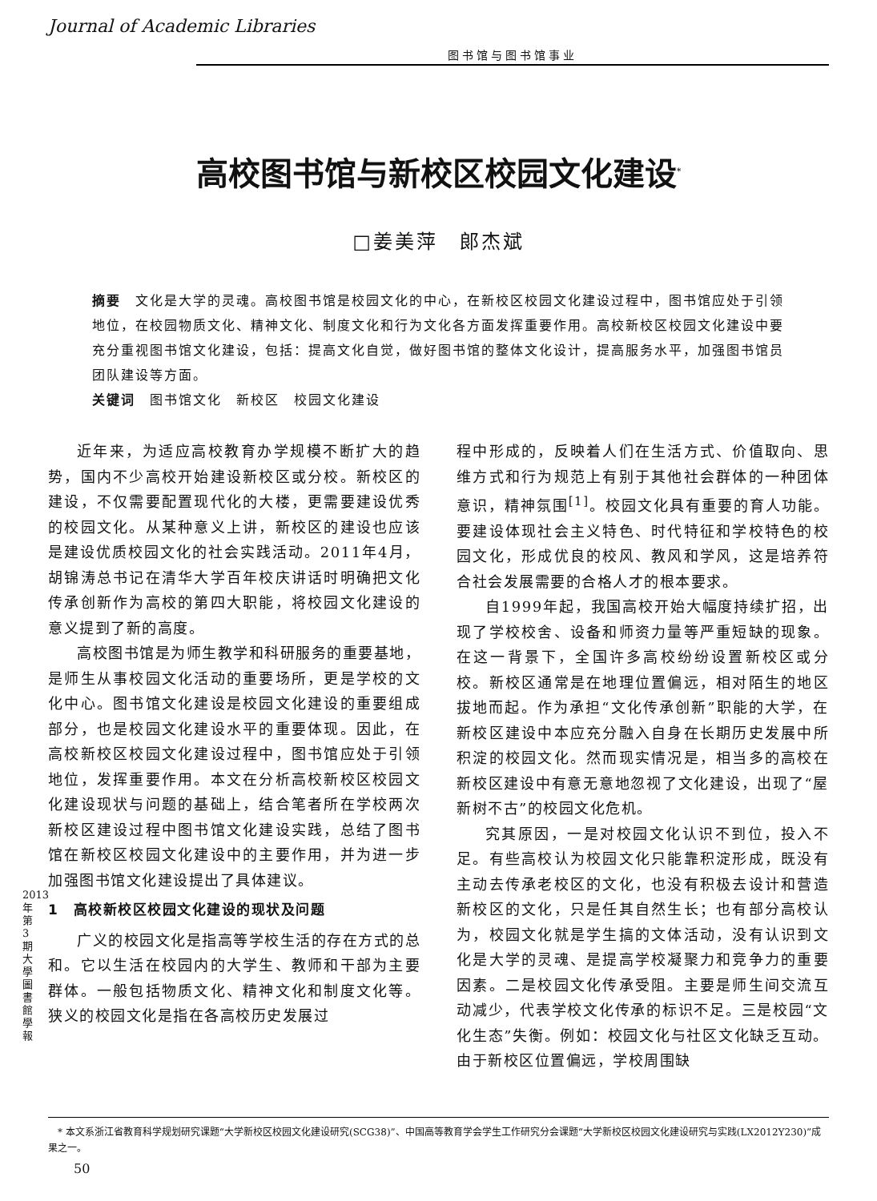Journal of Academic Libraries
图书馆与图书馆事业
高校图书馆与新校区校园文化建设<sup>*</sup>
□姜美萍　郎杰斌
摘要　文化是大学的灵魂。高校图书馆是校园文化的中心，在新校区校园文化建设过程中，图书馆应处于引领地位，在校园物质文化、精神文化、制度文化和行为文化各方面发挥重要作用。高校新校区校园文化建设中要充分重视图书馆文化建设，包括：提高文化自觉，做好图书馆的整体文化设计，提高服务水平，加强图书馆员团队建设等方面。
关键词　图书馆文化　新校区　校园文化建设
近年来，为适应高校教育办学规模不断扩大的趋势，国内不少高校开始建设新校区或分校。新校区的建设，不仅需要配置现代化的大楼，更需要建设优秀的校园文化。从某种意义上讲，新校区的建设也应该是建设优质校园文化的社会实践活动。2011年4月，胡锦涛总书记在清华大学百年校庆讲话时明确把文化传承创新作为高校的第四大职能，将校园文化建设的意义提到了新的高度。
高校图书馆是为师生教学和科研服务的重要基地，是师生从事校园文化活动的重要场所，更是学校的文化中心。图书馆文化建设是校园文化建设的重要组成部分，也是校园文化建设水平的重要体现。因此，在高校新校区校园文化建设过程中，图书馆应处于引领地位，发挥重要作用。本文在分析高校新校区校园文化建设现状与问题的基础上，结合笔者所在学校两次新校区建设过程中图书馆文化建设实践，总结了图书馆在新校区校园文化建设中的主要作用，并为进一步加强图书馆文化建设提出了具体建议。
1　高校新校区校园文化建设的现状及问题
广义的校园文化是指高等学校生活的存在方式的总和。它以生活在校园内的大学生、教师和干部为主要群体。一般包括物质文化、精神文化和制度文化等。狭义的校园文化是指在各高校历史发展过
程中形成的，反映着人们在生活方式、价值取向、思维方式和行为规范上有别于其他社会群体的一种团体意识，精神氛围<sup>[1]</sup>。校园文化具有重要的育人功能。要建设体现社会主义特色、时代特征和学校特色的校园文化，形成优良的校风、教风和学风，这是培养符合社会发展需要的合格人才的根本要求。
自1999年起，我国高校开始大幅度持续扩招，出现了学校校舍、设备和师资力量等严重短缺的现象。在这一背景下，全国许多高校纷纷设置新校区或分校。新校区通常是在地理位置偏远，相对陌生的地区拔地而起。作为承担“文化传承创新”职能的大学，在新校区建设中本应充分融入自身在长期历史发展中所积淀的校园文化。然而现实情况是，相当多的高校在新校区建设中有意无意地忽视了文化建设，出现了“屋新树不古”的校园文化危机。
究其原因，一是对校园文化认识不到位，投入不足。有些高校认为校园文化只能靠积淀形成，既没有主动去传承老校区的文化，也没有积极去设计和营造新校区的文化，只是任其自然生长；也有部分高校认为，校园文化就是学生搞的文体活动，没有认识到文化是大学的灵魂、是提高学校凝聚力和竞争力的重要因素。二是校园文化传承受阻。主要是师生间交流互动减少，代表学校文化传承的标识不足。三是校园“文化生态”失衡。例如：校园文化与社区文化缺乏互动。由于新校区位置偏远，学校周围缺
2013年第3期 大學圖書館學報
　* 本文系浙江省教育科学规划研究课题“大学新校区校园文化建设研究(SCG38)”、中国高等教育学会学生工作研究分会课题“大学新校区校园文化建设研究与实践(LX2012Y230)”成果之一。
50